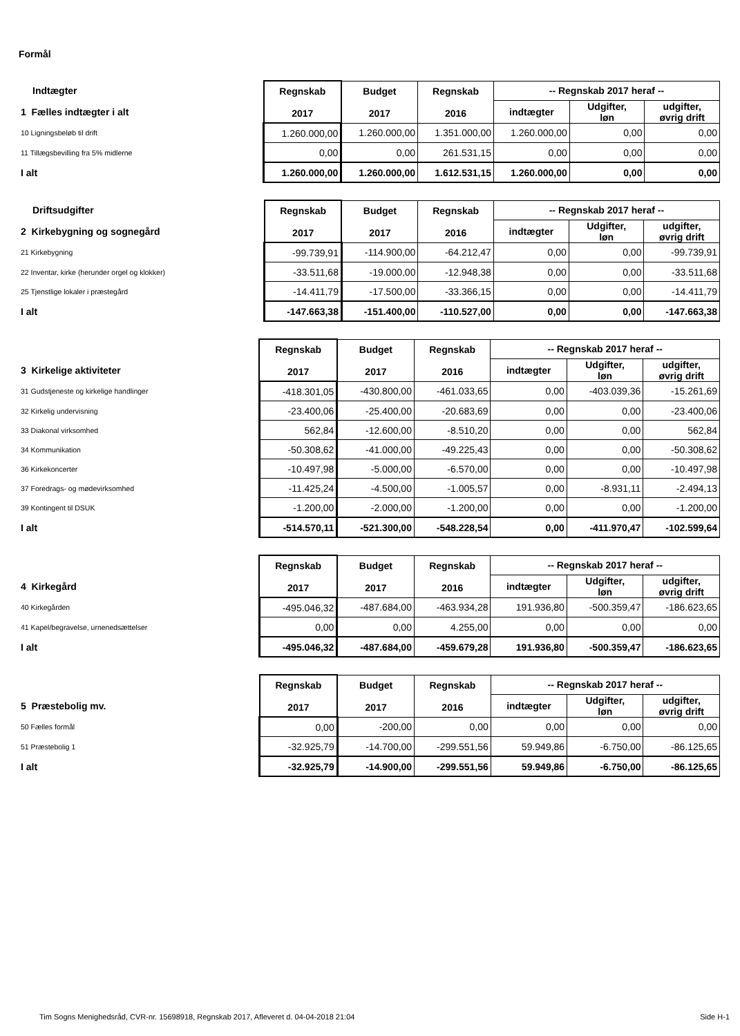Formål
| Indtægter | Regnskab 2017 | Budget 2017 | Regnskab 2016 | -- Regnskab 2017 heraf -- | | |
| 1 Fælles indtægter i alt | | | | indtægter | Udgifter, løn | udgifter, øvrig drift |
| 10 Ligningsbeløb til drift | 1.260.000,00 | 1.260.000,00 | 1.351.000,00 | 1.260.000,00 | 0,00 | 0,00 |
| 11 Tillægsbevilling fra 5% midlerne | 0,00 | 0,00 | 261.531,15 | 0,00 | 0,00 | 0,00 |
| I alt | 1.260.000,00 | 1.260.000,00 | 1.612.531,15 | 1.260.000,00 | 0,00 | 0,00 |
| Driftsudgifter | Regnskab 2017 | Budget 2017 | Regnskab 2016 | -- Regnskab 2017 heraf -- | | |
| 2 Kirkebygning og sognegård | | | | indtægter | Udgifter, løn | udgifter, øvrig drift |
| 21 Kirkebygning | -99.739,91 | -114.900,00 | -64.212,47 | 0,00 | 0,00 | -99.739,91 |
| 22 Inventar, kirke (herunder orgel og klokker) | -33.511,68 | -19.000,00 | -12.948,38 | 0,00 | 0,00 | -33.511,68 |
| 25 Tjenstlige lokaler i præstegård | -14.411,79 | -17.500,00 | -33.366,15 | 0,00 | 0,00 | -14.411,79 |
| I alt | -147.663,38 | -151.400,00 | -110.527,00 | 0,00 | 0,00 | -147.663,38 |
| | Regnskab 2017 | Budget 2017 | Regnskab 2016 | -- Regnskab 2017 heraf -- | | |
| 3 Kirkelige aktiviteter | | | | indtægter | Udgifter, løn | udgifter, øvrig drift |
| 31 Gudstjeneste og kirkelige handlinger | -418.301,05 | -430.800,00 | -461.033,65 | 0,00 | -403.039,36 | -15.261,69 |
| 32 Kirkelig undervisning | -23.400,06 | -25.400,00 | -20.683,69 | 0,00 | 0,00 | -23.400,06 |
| 33 Diakonal virksomhed | 562,84 | -12.600,00 | -8.510,20 | 0,00 | 0,00 | 562,84 |
| 34 Kommunikation | -50.308,62 | -41.000,00 | -49.225,43 | 0,00 | 0,00 | -50.308,62 |
| 36 Kirkekoncerter | -10.497,98 | -5.000,00 | -6.570,00 | 0,00 | 0,00 | -10.497,98 |
| 37 Foredrags- og mødevirksomhed | -11.425,24 | -4.500,00 | -1.005,57 | 0,00 | -8.931,11 | -2.494,13 |
| 39 Kontingent til DSUK | -1.200,00 | -2.000,00 | -1.200,00 | 0,00 | 0,00 | -1.200,00 |
| I alt | -514.570,11 | -521.300,00 | -548.228,54 | 0,00 | -411.970,47 | -102.599,64 |
| | Regnskab 2017 | Budget 2017 | Regnskab 2016 | -- Regnskab 2017 heraf -- | | |
| 4 Kirkegård | | | | indtægter | Udgifter, løn | udgifter, øvrig drift |
| 40 Kirkegården | -495.046,32 | -487.684,00 | -463.934,28 | 191.936,80 | -500.359,47 | -186.623,65 |
| 41 Kapel/begravelse, urnenedsættelser | 0,00 | 0,00 | 4.255,00 | 0,00 | 0,00 | 0,00 |
| I alt | -495.046,32 | -487.684,00 | -459.679,28 | 191.936,80 | -500.359,47 | -186.623,65 |
| | Regnskab 2017 | Budget 2017 | Regnskab 2016 | -- Regnskab 2017 heraf -- | | |
| 5 Præstebolig mv. | | | | indtægter | Udgifter, løn | udgifter, øvrig drift |
| 50 Fælles formål | 0,00 | -200,00 | 0,00 | 0,00 | 0,00 | 0,00 |
| 51 Præstebolig 1 | -32.925,79 | -14.700,00 | -299.551,56 | 59.949,86 | -6.750,00 | -86.125,65 |
| I alt | -32.925,79 | -14.900,00 | -299.551,56 | 59.949,86 | -6.750,00 | -86.125,65 |
Tim Sogns Menighedsråd, CVR-nr. 15698918, Regnskab 2017, Afleveret d. 04-04-2018 21:04 Side H-1